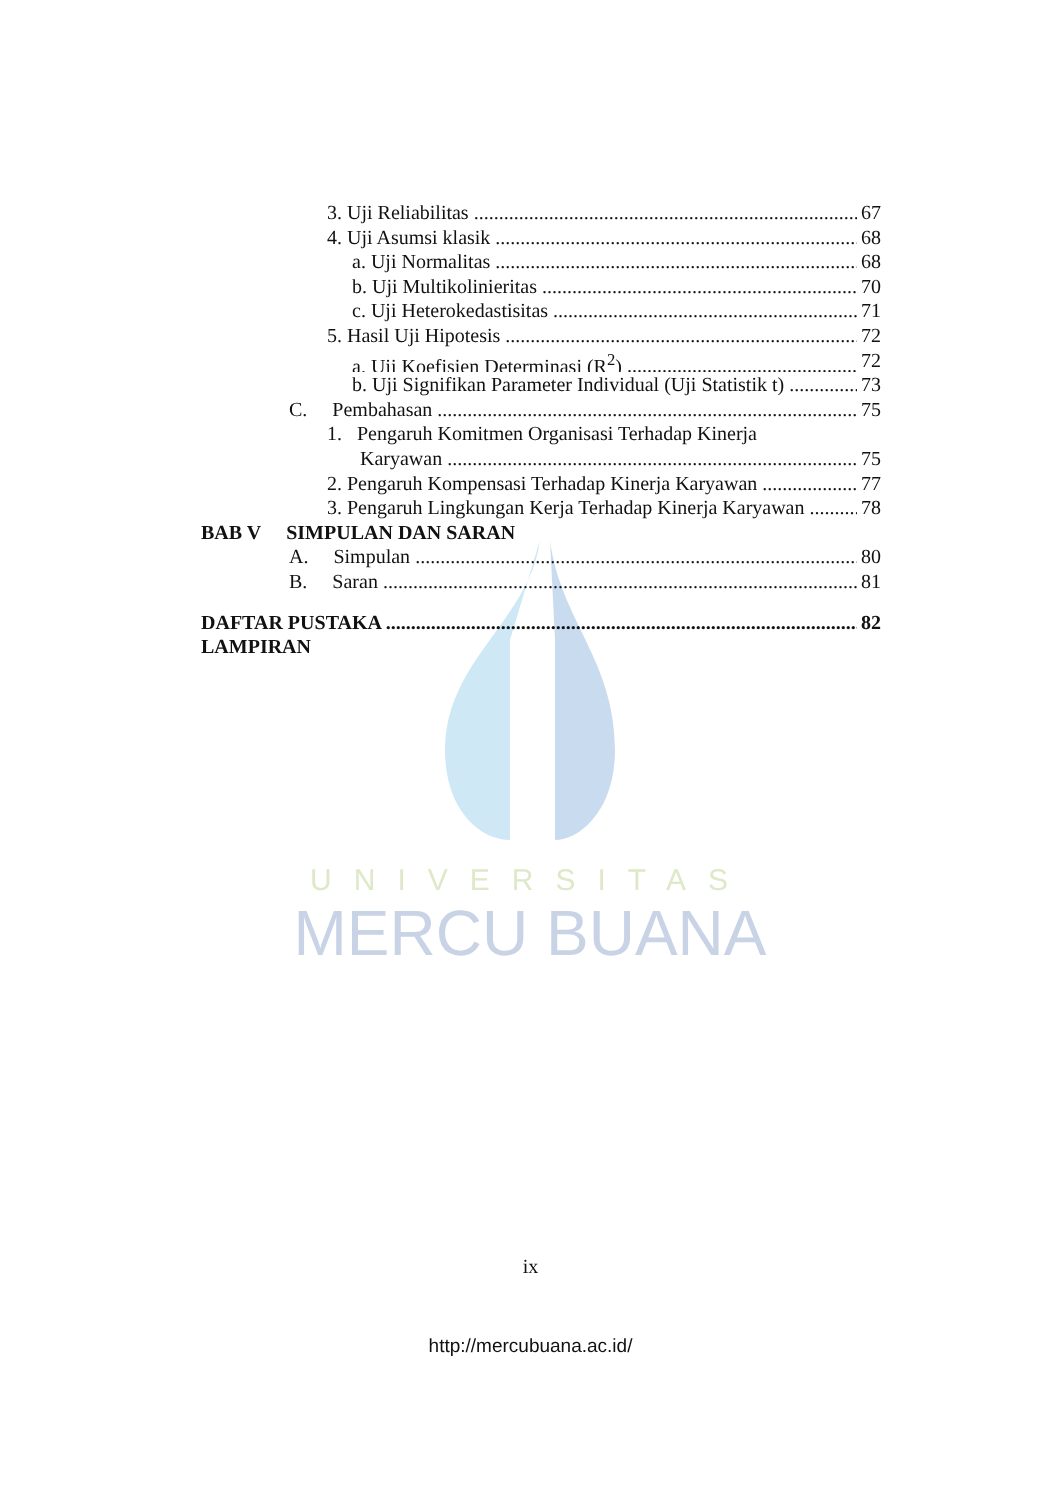UNIVERSITAS
MERCU BUANA
3. Uji Reliabilitas 67
4. Uji Asumsi klasik 68
a. Uji Normalitas 68
b. Uji Multikolinieritas 70
c. Uji Heterokedastisitas 71
5. Hasil Uji Hipotesis 72
a. Uji Koefisien Determinasi (R<sup>2</sup>) 72
b. Uji Signifikan Parameter Individual (Uji Statistik t) 73
C. Pembahasan 75
1. Pengaruh Komitmen Organisasi Terhadap Kinerja
Karyawan 75
2. Pengaruh Kompensasi Terhadap Kinerja Karyawan 77
3. Pengaruh Lingkungan Kerja Terhadap Kinerja Karyawan 78
BAB V SIMPULAN DAN SARAN
A. Simpulan 80
B. Saran 81
DAFTAR PUSTAKA 82
LAMPIRAN
ix
http://mercubuana.ac.id/